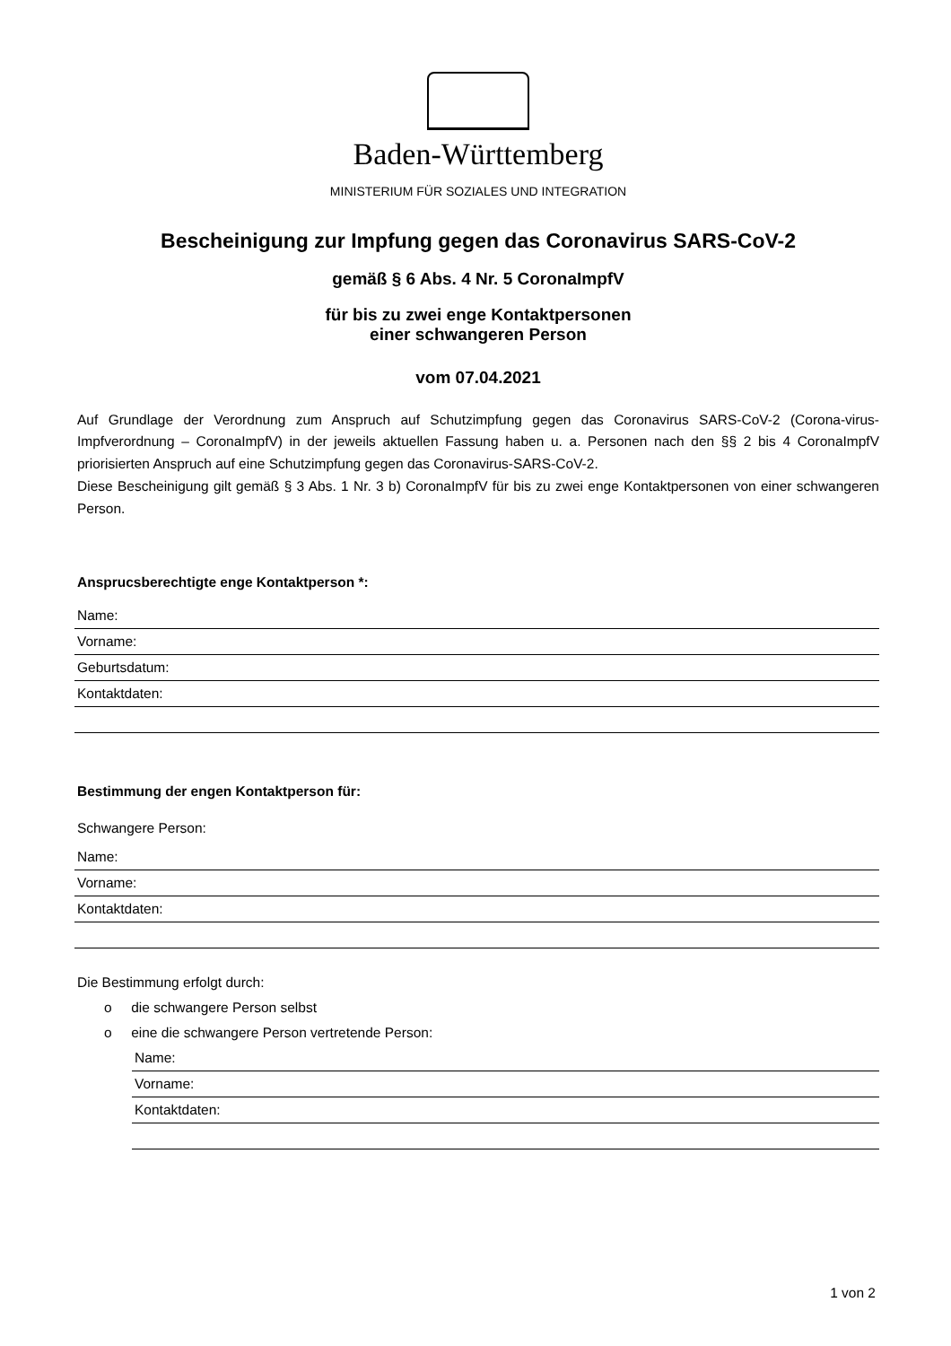Baden-Württemberg
MINISTERIUM FÜR SOZIALES UND INTEGRATION
Bescheinigung zur Impfung gegen das Coronavirus SARS-CoV-2
gemäß § 6 Abs. 4 Nr. 5 CoronaImpfV
für bis zu zwei enge Kontaktpersonen
einer schwangeren Person
vom 07.04.2021
Auf Grundlage der Verordnung zum Anspruch auf Schutzimpfung gegen das Coronavirus SARS-CoV-2 (Corona-virus-Impfverordnung – CoronaImpfV) in der jeweils aktuellen Fassung haben u. a. Personen nach den §§ 2 bis 4 CoronaImpfV priorisierten Anspruch auf eine Schutzimpfung gegen das Coronavirus-SARS-CoV-2.
Diese Bescheinigung gilt gemäß § 3 Abs. 1 Nr. 3 b) CoronaImpfV für bis zu zwei enge Kontaktpersonen von einer schwangeren Person.
Ansprucsberechtigte enge Kontaktperson *:
Name:
Vorname:
Geburtsdatum:
Kontaktdaten:
Bestimmung der engen Kontaktperson für:
Schwangere Person:
Name:
Vorname:
Kontaktdaten:
Die Bestimmung erfolgt durch:
o die schwangere Person selbst
o eine die schwangere Person vertretende Person:
Name:
Vorname:
Kontaktdaten:
1 von 2